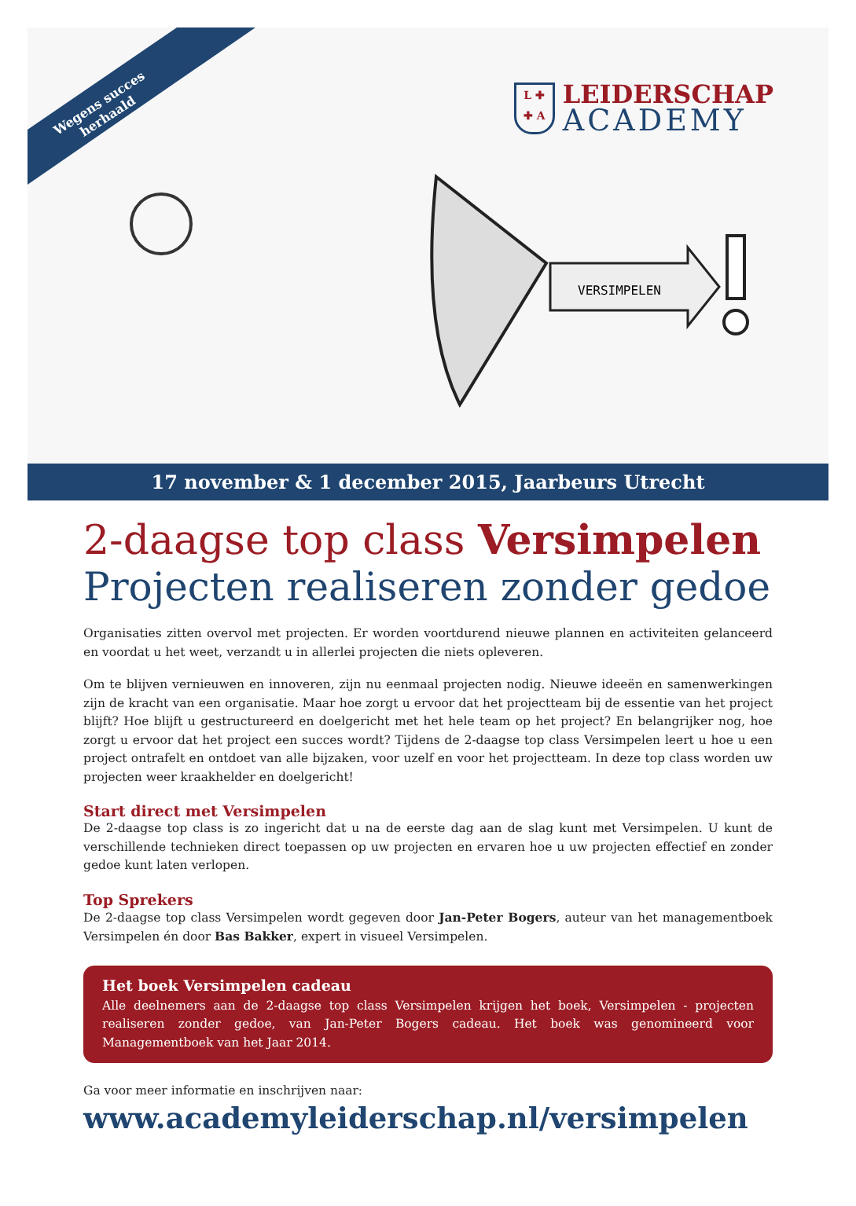Wegens succes
herhaald
L ✚
✚ A
LEIDERSCHAP
ACADEMY
VERSIMPELEN
17 november & 1 december 2015, Jaarbeurs Utrecht
2-daagse top class Versimpelen
Projecten realiseren zonder gedoe
Organisaties zitten overvol met projecten. Er worden voortdurend nieuwe plannen en activiteiten gelanceerd en voordat u het weet, verzandt u in allerlei projecten die niets opleveren.
Om te blijven vernieuwen en innoveren, zijn nu eenmaal projecten nodig. Nieuwe ideeën en samenwerkingen zijn de kracht van een organisatie. Maar hoe zorgt u ervoor dat het projectteam bij de essentie van het project blijft? Hoe blijft u gestructureerd en doelgericht met het hele team op het project? En belangrijker nog, hoe zorgt u ervoor dat het project een succes wordt? Tijdens de 2-daagse top class Versimpelen leert u hoe u een project ontrafelt en ontdoet van alle bijzaken, voor uzelf en voor het projectteam. In deze top class worden uw projecten weer kraakhelder en doelgericht!
Start direct met Versimpelen
De 2-daagse top class is zo ingericht dat u na de eerste dag aan de slag kunt met Versimpelen. U kunt de verschillende technieken direct toepassen op uw projecten en ervaren hoe u uw projecten effectief en zonder gedoe kunt laten verlopen.
Top Sprekers
De 2-daagse top class Versimpelen wordt gegeven door Jan-Peter Bogers, auteur van het managementboek Versimpelen én door Bas Bakker, expert in visueel Versimpelen.
Het boek Versimpelen cadeau
Alle deelnemers aan de 2-daagse top class Versimpelen krijgen het boek, Versimpelen - projecten realiseren zonder gedoe, van Jan-Peter Bogers cadeau. Het boek was genomineerd voor Managementboek van het Jaar 2014.
Ga voor meer informatie en inschrijven naar:
www.academyleiderschap.nl/versimpelen